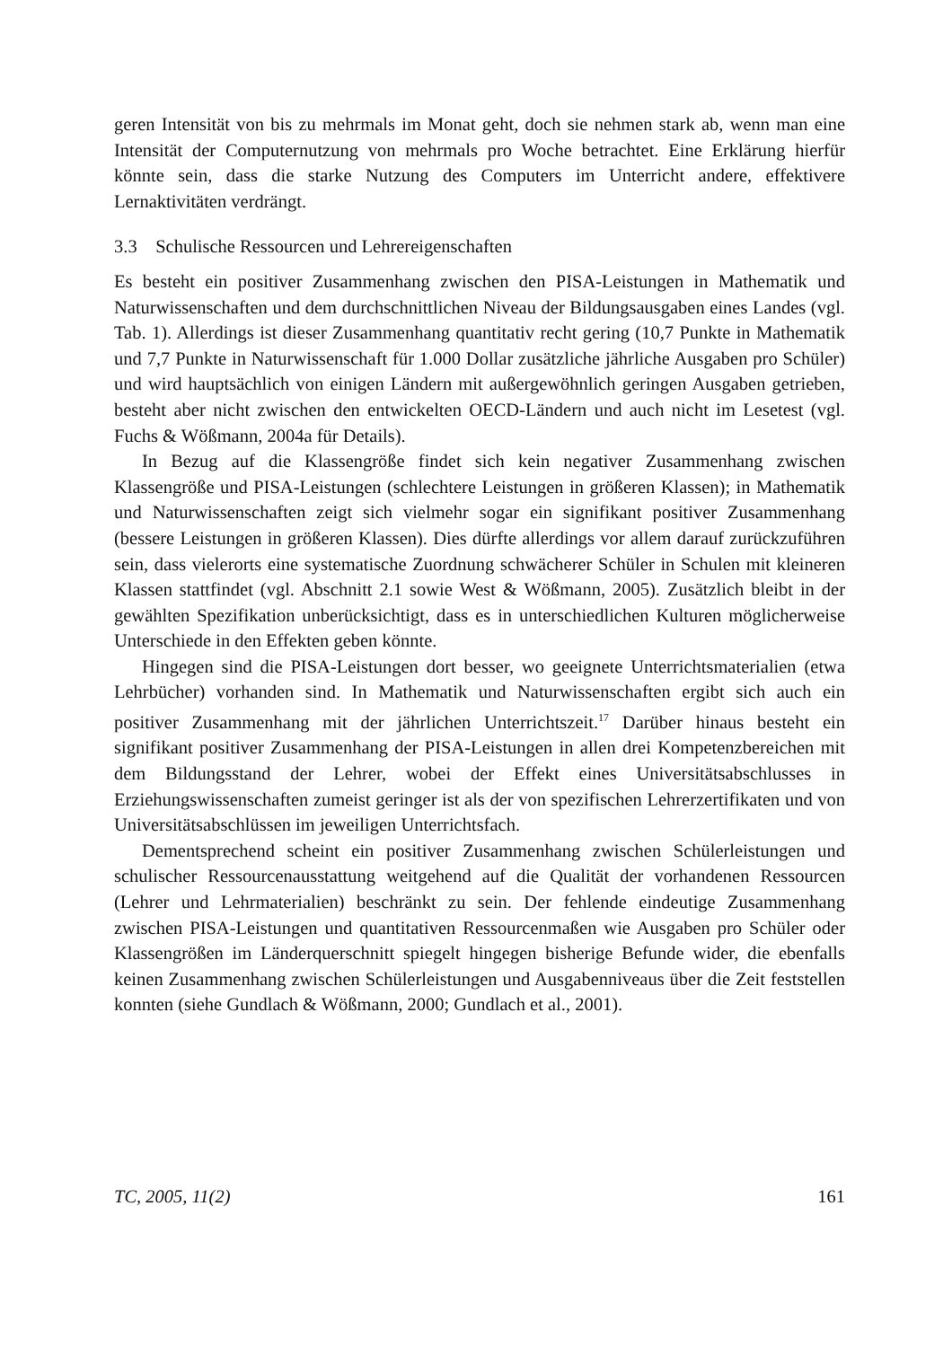geren Intensität von bis zu mehrmals im Monat geht, doch sie nehmen stark ab, wenn man eine Intensität der Computernutzung von mehrmals pro Woche betrachtet. Eine Erklärung hierfür könnte sein, dass die starke Nutzung des Computers im Unterricht andere, effektivere Lernaktivitäten verdrängt.
3.3 Schulische Ressourcen und Lehrereigenschaften
Es besteht ein positiver Zusammenhang zwischen den PISA-Leistungen in Mathematik und Naturwissenschaften und dem durchschnittlichen Niveau der Bildungsausgaben eines Landes (vgl. Tab. 1). Allerdings ist dieser Zusammenhang quantitativ recht gering (10,7 Punkte in Mathematik und 7,7 Punkte in Naturwissenschaft für 1.000 Dollar zusätzliche jährliche Ausgaben pro Schüler) und wird hauptsächlich von einigen Ländern mit außergewöhnlich geringen Ausgaben getrieben, besteht aber nicht zwischen den entwickelten OECD-Ländern und auch nicht im Lesetest (vgl. Fuchs & Wößmann, 2004a für Details).
In Bezug auf die Klassengröße findet sich kein negativer Zusammenhang zwischen Klassengröße und PISA-Leistungen (schlechtere Leistungen in größeren Klassen); in Mathematik und Naturwissenschaften zeigt sich vielmehr sogar ein signifikant positiver Zusammenhang (bessere Leistungen in größeren Klassen). Dies dürfte allerdings vor allem darauf zurückzuführen sein, dass vielerorts eine systematische Zuordnung schwächerer Schüler in Schulen mit kleineren Klassen stattfindet (vgl. Abschnitt 2.1 sowie West & Wößmann, 2005). Zusätzlich bleibt in der gewählten Spezifikation unberücksichtigt, dass es in unterschiedlichen Kulturen möglicherweise Unterschiede in den Effekten geben könnte.
Hingegen sind die PISA-Leistungen dort besser, wo geeignete Unterrichtsmaterialien (etwa Lehrbücher) vorhanden sind. In Mathematik und Naturwissenschaften ergibt sich auch ein positiver Zusammenhang mit der jährlichen Unterrichtszeit.<sup>17</sup> Darüber hinaus besteht ein signifikant positiver Zusammenhang der PISA-Leistungen in allen drei Kompetenzbereichen mit dem Bildungsstand der Lehrer, wobei der Effekt eines Universitätsabschlusses in Erziehungswissenschaften zumeist geringer ist als der von spezifischen Lehrerzertifikaten und von Universitätsabschlüssen im jeweiligen Unterrichtsfach.
Dementsprechend scheint ein positiver Zusammenhang zwischen Schülerleistungen und schulischer Ressourcenausstattung weitgehend auf die Qualität der vorhandenen Ressourcen (Lehrer und Lehrmaterialien) beschränkt zu sein. Der fehlende eindeutige Zusammenhang zwischen PISA-Leistungen und quantitativen Ressourcenmaßen wie Ausgaben pro Schüler oder Klassengrößen im Länderquerschnitt spiegelt hingegen bisherige Befunde wider, die ebenfalls keinen Zusammenhang zwischen Schülerleistungen und Ausgabenniveaus über die Zeit feststellen konnten (siehe Gundlach & Wößmann, 2000; Gundlach et al., 2001).
TC, 2005, 11(2) 161